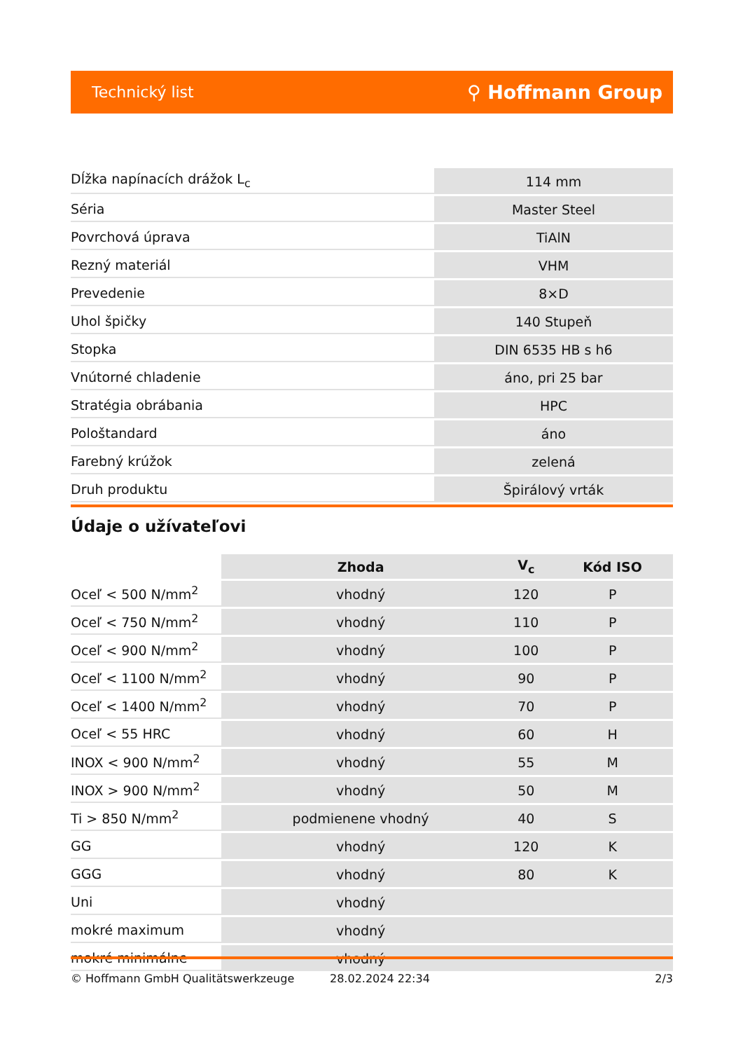Technický list ⚲ Hoffmann Group
| Dĺžka napínacích drážok L<sub>c</sub> | 114 mm |
| Séria | Master Steel |
| Povrchová úprava | TiAlN |
| Rezný materiál | VHM |
| Prevedenie | 8×D |
| Uhol špičky | 140 Stupeň |
| Stopka | DIN 6535 HB s h6 |
| Vnútorné chladenie | áno, pri 25 bar |
| Stratégia obrábania | HPC |
| Pološtandard | áno |
| Farebný krúžok | zelená |
| Druh produktu | Špirálový vrták |
Údaje o užívateľovi
| | Zhoda | V<sub>c</sub> | Kód ISO |
| --- | --- | --- | --- |
| Oceľ < 500 N/mm<sup>2</sup> | vhodný | 120 | P |
| Oceľ < 750 N/mm<sup>2</sup> | vhodný | 110 | P |
| Oceľ < 900 N/mm<sup>2</sup> | vhodný | 100 | P |
| Oceľ < 1100 N/mm<sup>2</sup> | vhodný | 90 | P |
| Oceľ < 1400 N/mm<sup>2</sup> | vhodný | 70 | P |
| Oceľ < 55 HRC | vhodný | 60 | H |
| INOX < 900 N/mm<sup>2</sup> | vhodný | 55 | M |
| INOX > 900 N/mm<sup>2</sup> | vhodný | 50 | M |
| Ti > 850 N/mm<sup>2</sup> | podmienene vhodný | 40 | S |
| GG | vhodný | 120 | K |
| GGG | vhodný | 80 | K |
| Uni | vhodný | | |
| mokré maximum | vhodný | | |
| mokré minimálne | vhodný | | |
© Hoffmann GmbH Qualitätswerkzeuge 28.02.2024 22:34 2/3